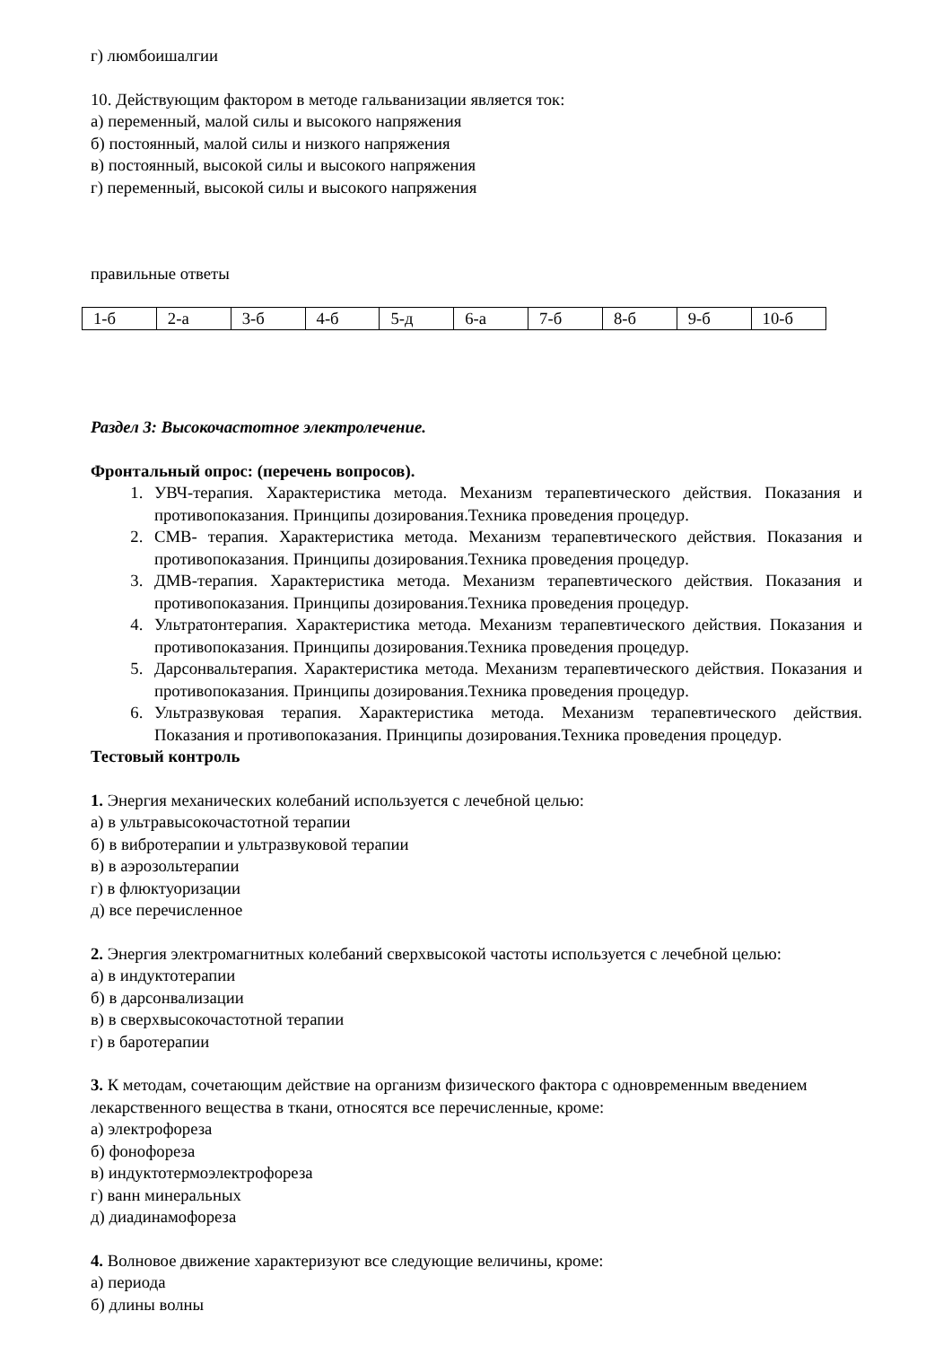г) люмбоишалгии
10. Действующим фактором в методе гальванизации является ток:
а) переменный, малой силы и высокого напряжения
б) постоянный, малой силы и низкого напряжения
в) постоянный, высокой силы и высокого напряжения
г) переменный, высокой силы и высокого напряжения
правильные ответы
| 1-б | 2-а | 3-б | 4-б | 5-д | 6-а | 7-б | 8-б | 9-б | 10-б |
Раздел 3: Высокочастотное электролечение.
Фронтальный опрос: (перечень вопросов).
1. УВЧ-терапия. Характеристика метода. Механизм терапевтического действия. Показания и противопоказания. Принципы дозирования.Техника проведения процедур.
2. СМВ- терапия. Характеристика метода. Механизм терапевтического действия. Показания и противопоказания. Принципы дозирования.Техника проведения процедур.
3. ДМВ-терапия. Характеристика метода. Механизм терапевтического действия. Показания и противопоказания. Принципы дозирования.Техника проведения процедур.
4. Ультратонтерапия. Характеристика метода. Механизм терапевтического действия. Показания и противопоказания. Принципы дозирования.Техника проведения процедур.
5. Дарсонвальтерапия. Характеристика метода. Механизм терапевтического действия. Показания и противопоказания. Принципы дозирования.Техника проведения процедур.
6. Ультразвуковая терапия. Характеристика метода. Механизм терапевтического действия. Показания и противопоказания. Принципы дозирования.Техника проведения процедур.
Тестовый контроль
1. Энергия механических колебаний используется с лечебной целью:
а) в ультравысокочастотной терапии
б) в вибротерапии и ультразвуковой терапии
в) в аэрозольтерапии
г) в флюктуоризации
д) все перечисленное
2. Энергия электромагнитных колебаний сверхвысокой частоты используется с лечебной целью:
а) в индуктотерапии
б) в дарсонвализации
в) в сверхвысокочастотной терапии
г) в баротерапии
3. К методам, сочетающим действие на организм физического фактора с одновременным введением лекарственного вещества в ткани, относятся все перечисленные, кроме:
а) электрофореза
б) фонофореза
в) индуктотермоэлектрофореза
г) ванн минеральных
д) диадинамофореза
4. Волновое движение характеризуют все следующие величины, кроме:
а) периода
б) длины волны